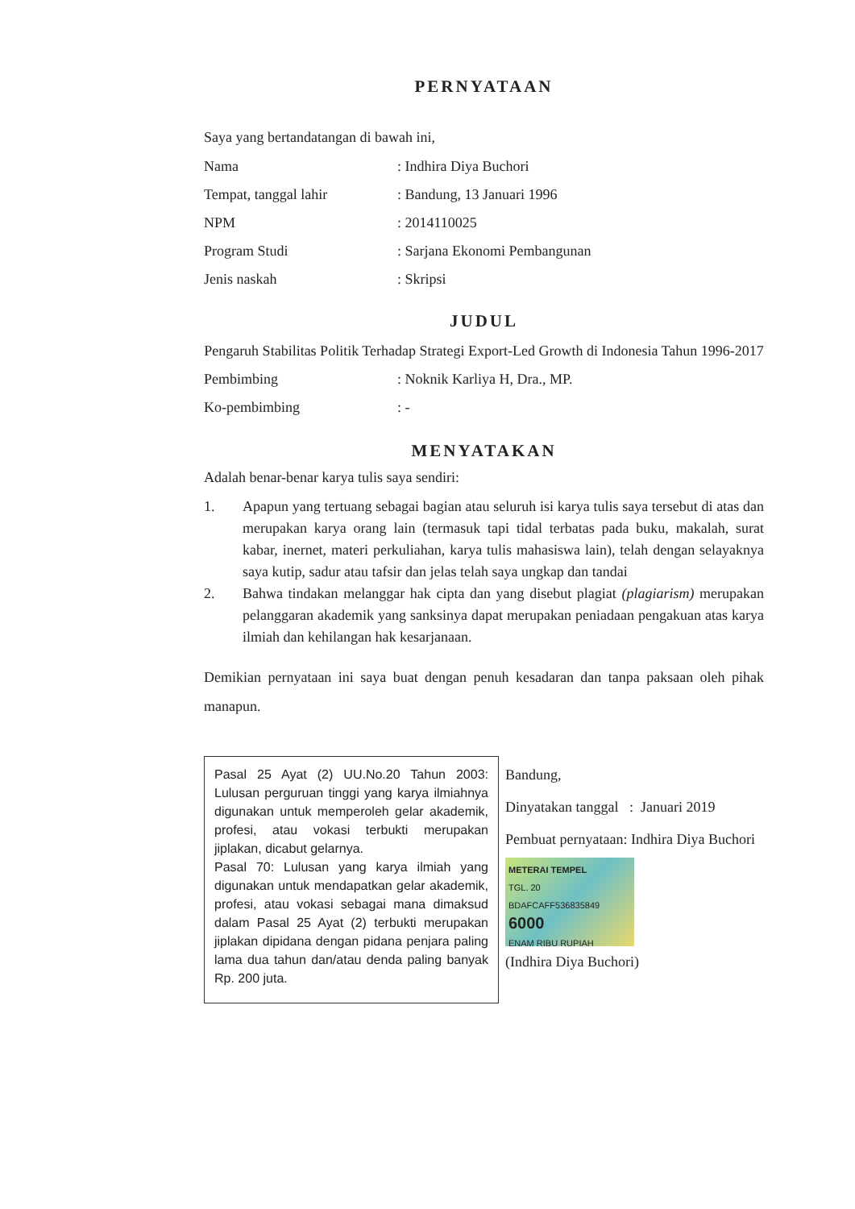PERNYATAAN
Saya yang bertandatangan di bawah ini,
Nama: Indhira Diya Buchori
Tempat, tanggal lahir: Bandung, 13 Januari 1996
NPM: 2014110025
Program Studi: Sarjana Ekonomi Pembangunan
Jenis naskah: Skripsi
JUDUL
Pengaruh Stabilitas Politik Terhadap Strategi Export-Led Growth di Indonesia Tahun 1996-2017
Pembimbing: Noknik Karliya H, Dra., MP.
Ko-pembimbing: -
MENYATAKAN
Adalah benar-benar karya tulis saya sendiri:
1. Apapun yang tertuang sebagai bagian atau seluruh isi karya tulis saya tersebut di atas dan merupakan karya orang lain (termasuk tapi tidal terbatas pada buku, makalah, surat kabar, inernet, materi perkuliahan, karya tulis mahasiswa lain), telah dengan selayaknya saya kutip, sadur atau tafsir dan jelas telah saya ungkap dan tandai
2. Bahwa tindakan melanggar hak cipta dan yang disebut plagiat (plagiarism) merupakan pelanggaran akademik yang sanksinya dapat merupakan peniadaan pengakuan atas karya ilmiah dan kehilangan hak kesarjanaan.
Demikian pernyataan ini saya buat dengan penuh kesadaran dan tanpa paksaan oleh pihak manapun.
Pasal 25 Ayat (2) UU.No.20 Tahun 2003: Lulusan perguruan tinggi yang karya ilmiahnya digunakan untuk memperoleh gelar akademik, profesi, atau vokasi terbukti merupakan jiplakan, dicabut gelarnya.
Pasal 70: Lulusan yang karya ilmiah yang digunakan untuk mendapatkan gelar akademik, profesi, atau vokasi sebagai mana dimaksud dalam Pasal 25 Ayat (2) terbukti merupakan jiplakan dipidana dengan pidana penjara paling lama dua tahun dan/atau denda paling banyak Rp. 200 juta.
Bandung,
Dinyatakan tanggal : Januari 2019
Pembuat pernyataan: Indhira Diya Buchori
METERAI TEMPEL
TGL. 20
BDAFCAFF536835849
6000
ENAM RIBU RUPIAH
(Indhira Diya Buchori)